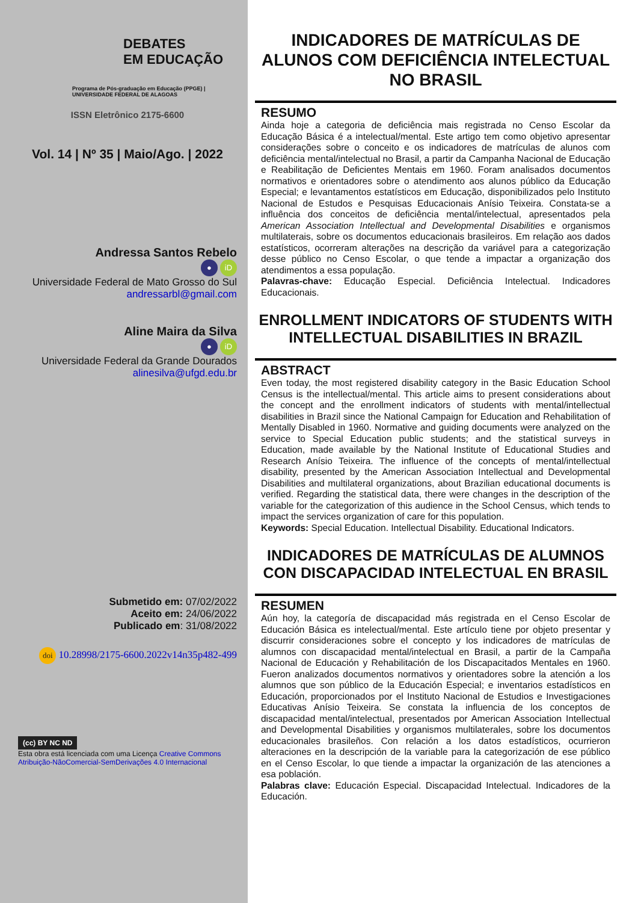DEBATES
EM EDUCAÇÃO
Programa de Pós-graduação em Educação (PPGE) | UNIVERSIDADE FEDERAL DE ALAGOAS
ISSN Eletrônico 2175-6600
Vol. 14 | Nº 35 | Maio/Ago. | 2022
Andressa Santos Rebelo
● iD
Universidade Federal de Mato Grosso do Sul
andressarbl@gmail.com
Aline Maira da Silva
● iD
Universidade Federal da Grande Dourados
alinesilva@ufgd.edu.br
Submetido em: 07/02/2022
Aceito em: 24/06/2022
Publicado em: 31/08/2022
doi 10.28998/2175-6600.2022v14n35p482-499
(cc) BY NC ND
Esta obra está licenciada com uma Licença Creative Commons Atribuição-NãoComercial-SemDerivações 4.0 Internacional
INDICADORES DE MATRÍCULAS DE ALUNOS COM DEFICIÊNCIA INTELECTUAL NO BRASIL
RESUMO
Ainda hoje a categoria de deficiência mais registrada no Censo Escolar da Educação Básica é a intelectual/mental. Este artigo tem como objetivo apresentar considerações sobre o conceito e os indicadores de matrículas de alunos com deficiência mental/intelectual no Brasil, a partir da Campanha Nacional de Educação e Reabilitação de Deficientes Mentais em 1960. Foram analisados documentos normativos e orientadores sobre o atendimento aos alunos público da Educação Especial; e levantamentos estatísticos em Educação, disponibilizados pelo Instituto Nacional de Estudos e Pesquisas Educacionais Anísio Teixeira. Constata-se a influência dos conceitos de deficiência mental/intelectual, apresentados pela American Association Intellectual and Developmental Disabilities e organismos multilaterais, sobre os documentos educacionais brasileiros. Em relação aos dados estatísticos, ocorreram alterações na descrição da variável para a categorização desse público no Censo Escolar, o que tende a impactar a organização dos atendimentos a essa população.
Palavras-chave: Educação Especial. Deficiência Intelectual. Indicadores Educacionais.
ENROLLMENT INDICATORS OF STUDENTS WITH INTELLECTUAL DISABILITIES IN BRAZIL
ABSTRACT
Even today, the most registered disability category in the Basic Education School Census is the intellectual/mental. This article aims to present considerations about the concept and the enrollment indicators of students with mental/intellectual disabilities in Brazil since the National Campaign for Education and Rehabilitation of Mentally Disabled in 1960. Normative and guiding documents were analyzed on the service to Special Education public students; and the statistical surveys in Education, made available by the National Institute of Educational Studies and Research Anísio Teixeira. The influence of the concepts of mental/intellectual disability, presented by the American Association Intellectual and Developmental Disabilities and multilateral organizations, about Brazilian educational documents is verified. Regarding the statistical data, there were changes in the description of the variable for the categorization of this audience in the School Census, which tends to impact the services organization of care for this population.
Keywords: Special Education. Intellectual Disability. Educational Indicators.
INDICADORES DE MATRÍCULAS DE ALUMNOS CON DISCAPACIDAD INTELECTUAL EN BRASIL
RESUMEN
Aún hoy, la categoría de discapacidad más registrada en el Censo Escolar de Educación Básica es intelectual/mental. Este artículo tiene por objeto presentar y discurrir consideraciones sobre el concepto y los indicadores de matrículas de alumnos con discapacidad mental/intelectual en Brasil, a partir de la Campaña Nacional de Educación y Rehabilitación de los Discapacitados Mentales en 1960. Fueron analizados documentos normativos y orientadores sobre la atención a los alumnos que son público de la Educación Especial; e inventarios estadísticos en Educación, proporcionados por el Instituto Nacional de Estudios e Investigaciones Educativas Anísio Teixeira. Se constata la influencia de los conceptos de discapacidad mental/intelectual, presentados por American Association Intellectual and Developmental Disabilities y organismos multilaterales, sobre los documentos educacionales brasileños. Con relación a los datos estadísticos, ocurrieron alteraciones en la descripción de la variable para la categorización de ese público en el Censo Escolar, lo que tiende a impactar la organización de las atenciones a esa población.
Palabras clave: Educación Especial. Discapacidad Intelectual. Indicadores de la Educación.